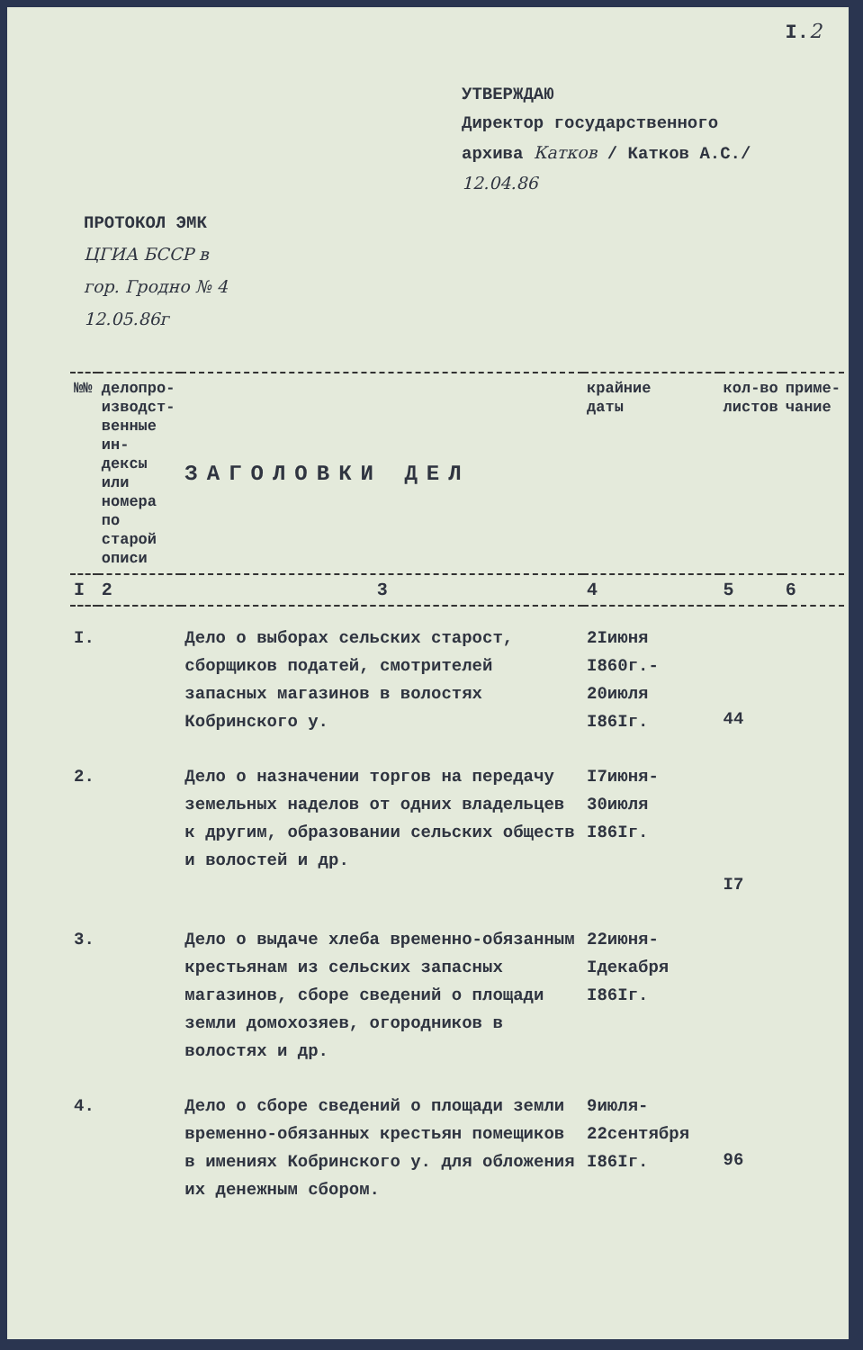I.2
УТВЕРЖДАЮ
Директор государственного
архива Катков / Катков А.С./
12.04.86
ПРОТОКОЛ ЭМК
ЦГИА БССР в
гор. Гродно № 4
12.05.86г
| №№ | делопро- изводст- венные ин- дексы или номера по старой описи | ЗАГОЛОВКИ ДЕЛ | крайние даты | кол-во листов | приме- чание |
| --- | --- | --- | --- | --- | --- |
| I | 2 | 3 | 4 | 5 | 6 |
| I. | | Дело о выборах сельских старост, сборщиков податей, смотрителей запасных магазинов в волостях Кобринского у. | 2Iиюня I860г.- 20июля I86Iг. | 44 | |
| 2. | | Дело о назначении торгов на передачу земельных наделов от одних владельцев к другим, образовании сельских обществ и волостей и др. | I7июня- 30июля I86Iг. | I7 | |
| 3. | | Дело о выдаче хлеба временно-обязанным крестьянам из сельских запасных магазинов, сборе сведений о площади земли домохозяев, огородников в волостях и др. | 22июня- Iдекабря I86Iг. | | |
| 4. | | Дело о сборе сведений о площади земли временно-обязанных крестьян помещиков в имениях Кобринского у. для обложения их денежным сбором. | 9июля- 22сентября I86Iг. | 96 | |